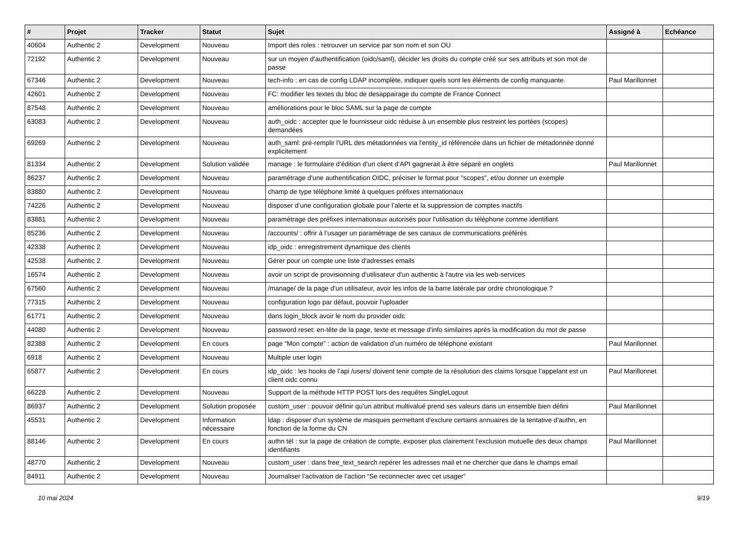| # | Projet | Tracker | Statut | Sujet | Assigné à | Echéance |
| --- | --- | --- | --- | --- | --- | --- |
| 40604 | Authentic 2 | Development | Nouveau | Import des roles : retrouver un service par son nom et son OU | | |
| 72192 | Authentic 2 | Development | Nouveau | sur un moyen d'authentification (oidc/saml), décider les droits du compte créé sur ses attributs et son mot de passe | | |
| 67346 | Authentic 2 | Development | Nouveau | tech-info : en cas de config LDAP incomplète, indiquer quels sont les éléments de config manquante. | Paul Marillonnet | |
| 42601 | Authentic 2 | Development | Nouveau | FC: modifier les textes du bloc de desappairage du compte de France Connect | | |
| 87548 | Authentic 2 | Development | Nouveau | améliorations pour le bloc SAML sur la page de compte | | |
| 63083 | Authentic 2 | Development | Nouveau | auth_oidc : accepter que le fournisseur oidc réduise à un ensemble plus restreint les portées (scopes) demandées | | |
| 69269 | Authentic 2 | Development | Nouveau | auth_saml: pré-remplir l'URL des métadonnées via l'entity_id référencée dans un fichier de métadonnée donné explicitement | | |
| 81334 | Authentic 2 | Development | Solution validée | manage : le formulaire d’édition d’un client d’API gagnerait à être séparé en onglets | Paul Marillonnet | |
| 86237 | Authentic 2 | Development | Nouveau | paramétrage d'une authentification OIDC, préciser le format pour "scopes", et/ou donner un exemple | | |
| 83880 | Authentic 2 | Development | Nouveau | champ de type téléphone limité à quelques préfixes internationaux | | |
| 74226 | Authentic 2 | Development | Nouveau | disposer d’une configuration globale pour l’alerte et la suppression de comptes inactifs | | |
| 83881 | Authentic 2 | Development | Nouveau | paramétrage des préfixes internationaux autorisés pour l'utilisation du téléphone comme identifiant | | |
| 85236 | Authentic 2 | Development | Nouveau | /accounts/ : offrir à l’usager un paramétrage de ses canaux de communications préférés | | |
| 42338 | Authentic 2 | Development | Nouveau | idp_oidc : enregistrement dynamique des clients | | |
| 42538 | Authentic 2 | Development | Nouveau | Gérer pour un compte une liste d'adresses emails | | |
| 16574 | Authentic 2 | Development | Nouveau | avoir un script de provisionning d'utilisateur d'un authentic à l'autre via les web-services | | |
| 67560 | Authentic 2 | Development | Nouveau | /manage/ de la page d'un utilisateur, avoir les infos de la barre latérale par ordre chronologique ? | | |
| 77315 | Authentic 2 | Development | Nouveau | configuration logo par défaut, pouvoir l'uploader | | |
| 61771 | Authentic 2 | Development | Nouveau | dans login_block avoir le nom du provider oidc | | |
| 44080 | Authentic 2 | Development | Nouveau | password reset: en-tête de la page, texte et message d'info similaires après la modification du mot de passe | | |
| 82388 | Authentic 2 | Development | En cours | page “Mon compte” : action de validation d’un numéro de téléphone existant | Paul Marillonnet | |
| 6918 | Authentic 2 | Development | Nouveau | Multiple user login | | |
| 65877 | Authentic 2 | Development | En cours | idp_oidc : les hooks de l’api /users/ doivent tenir compte de la résolution des claims lorsque l’appelant est un client oidc connu | Paul Marillonnet | |
| 66228 | Authentic 2 | Development | Nouveau | Support de la méthode HTTP POST lors des requêtes SingleLogout | | |
| 86937 | Authentic 2 | Development | Solution proposée | custom_user : pouvoir définir qu’un attribut multivalué prend ses valeurs dans un ensemble bien défini | Paul Marillonnet | |
| 45531 | Authentic 2 | Development | Information nécessaire | ldap : disposer d'un système de masques permettant d'exclure certains annuaires de la tentative d'authn, en fonction de la forme du CN | | |
| 88146 | Authentic 2 | Development | En cours | authn tél : sur la page de création de compte, exposer plus clairement l’exclusion mutuelle des deux champs identifiants | Paul Marillonnet | |
| 48770 | Authentic 2 | Development | Nouveau | custom_user : dans free_text_search repérer les adresses mail et ne chercher que dans le champs email | | |
| 84911 | Authentic 2 | Development | Nouveau | Journaliser l’activation de l’action “Se reconnecter avec cet usager” | | |
10 mai 2024 9/19